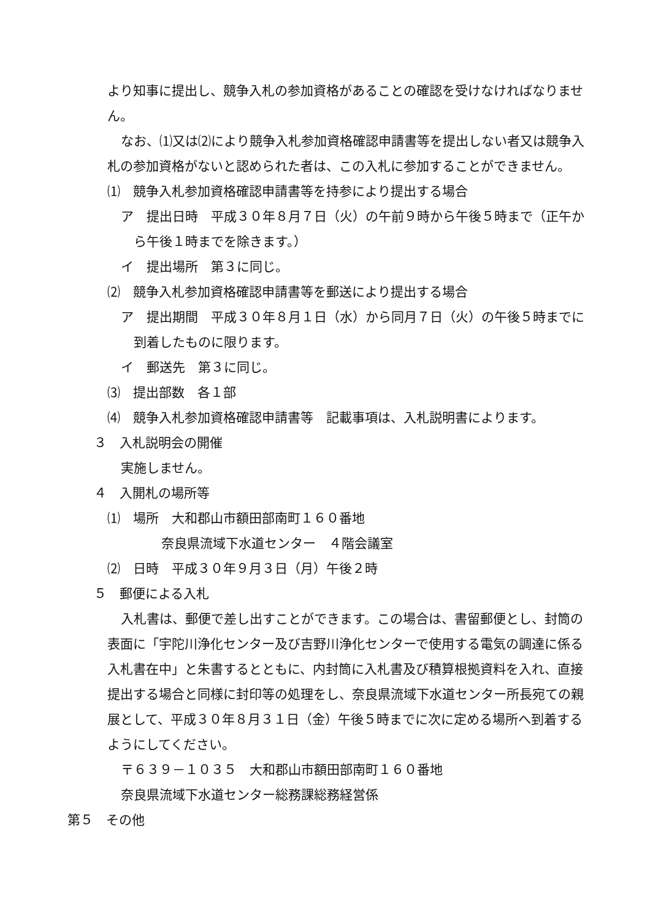より知事に提出し、競争入札の参加資格があることの確認を受けなければなりませ
ん。
なお、⑴又は⑵により競争入札参加資格確認申請書等を提出しない者又は競争入
札の参加資格がないと認められた者は、この入札に参加することができません。
⑴　競争入札参加資格確認申請書等を持参により提出する場合
ア　提出日時　平成３０年８月７日（火）の午前９時から午後５時まで（正午か
ら午後１時までを除きます。）
イ　提出場所　第３に同じ。
⑵　競争入札参加資格確認申請書等を郵送により提出する場合
ア　提出期間　平成３０年８月１日（水）から同月７日（火）の午後５時までに
到着したものに限ります。
イ　郵送先　第３に同じ。
⑶　提出部数　各１部
⑷　競争入札参加資格確認申請書等　記載事項は、入札説明書によります。
３　入札説明会の開催
実施しません。
４　入開札の場所等
⑴　場所　大和郡山市額田部南町１６０番地
奈良県流域下水道センター　４階会議室
⑵　日時　平成３０年９月３日（月）午後２時
５　郵便による入札
入札書は、郵便で差し出すことができます。この場合は、書留郵便とし、封筒の
表面に「宇陀川浄化センター及び吉野川浄化センターで使用する電気の調達に係る
入札書在中」と朱書するとともに、内封筒に入札書及び積算根拠資料を入れ、直接
提出する場合と同様に封印等の処理をし、奈良県流域下水道センター所長宛ての親
展として、平成３０年８月３１日（金）午後５時までに次に定める場所へ到着する
ようにしてください。
〒６３９－１０３５　大和郡山市額田部南町１６０番地
奈良県流域下水道センター総務課総務経営係
第５　その他